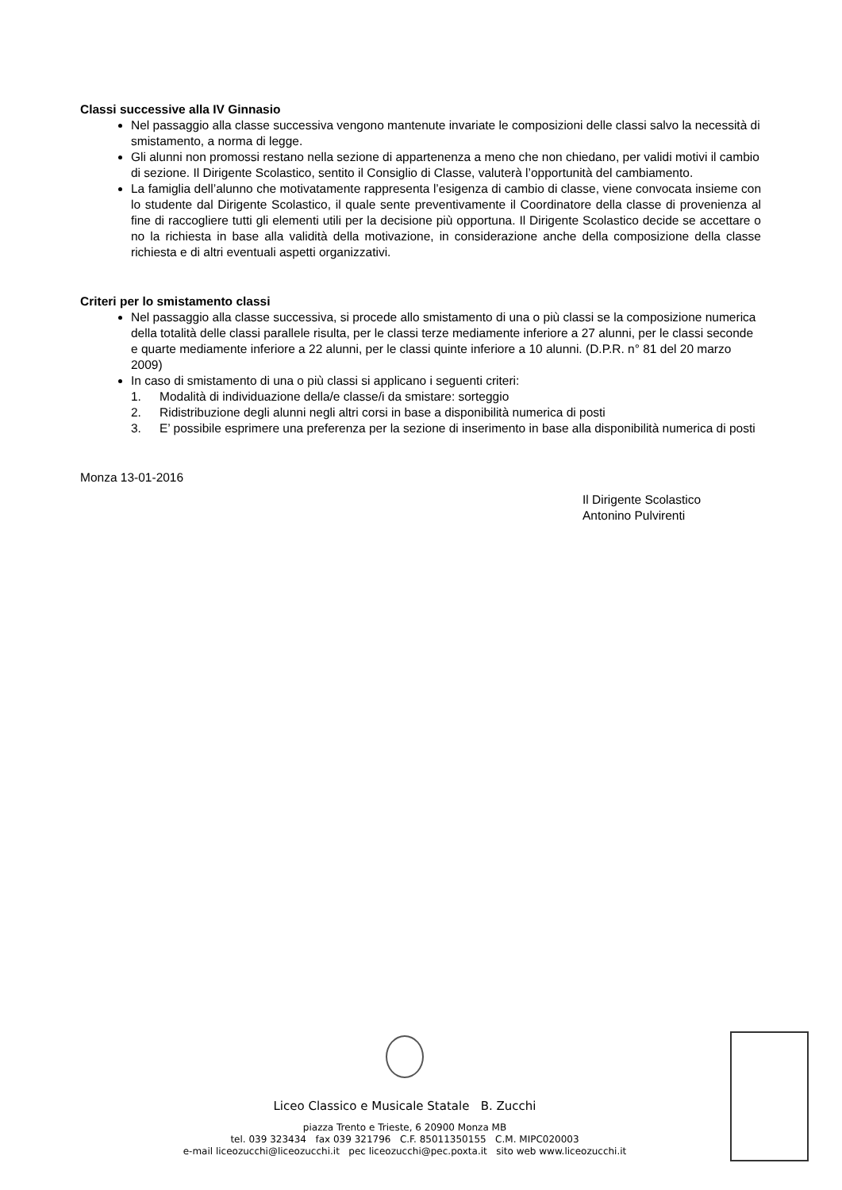Classi successive alla IV Ginnasio
Nel passaggio alla classe successiva vengono mantenute invariate le composizioni delle classi salvo la necessità di smistamento, a norma di legge.
Gli alunni non promossi restano nella sezione di appartenenza a meno che non chiedano, per validi motivi il cambio di sezione. Il Dirigente Scolastico, sentito il Consiglio di Classe, valuterà l’opportunità del cambiamento.
La famiglia dell’alunno che motivatamente rappresenta l’esigenza di cambio di classe, viene convocata insieme con lo studente dal Dirigente Scolastico, il quale sente preventivamente il Coordinatore della classe di provenienza al fine di raccogliere tutti gli elementi utili per la decisione più opportuna. Il Dirigente Scolastico decide se accettare o no la richiesta in base alla validità della motivazione, in considerazione anche della composizione della classe richiesta e di altri eventuali aspetti organizzativi.
Criteri per lo smistamento classi
Nel passaggio alla classe successiva, si procede allo smistamento di una o più classi se la composizione numerica della totalità delle classi parallele risulta, per le classi terze mediamente inferiore a 27 alunni, per le classi seconde e quarte mediamente inferiore a 22 alunni, per le classi quinte inferiore a 10 alunni. (D.P.R. n° 81 del 20 marzo 2009)
In caso di smistamento di una o più classi si applicano i seguenti criteri:
1. Modalità di individuazione della/e classe/i da smistare: sorteggio
2. Ridistribuzione degli alunni negli altri corsi in base a disponibilità numerica di posti
3. E’ possibile esprimere una preferenza per la sezione di inserimento in base alla disponibilità numerica di posti
Monza 13-01-2016
Il Dirigente Scolastico
Antonino Pulvirenti
Liceo Classico e Musicale Statale B. Zucchi
piazza Trento e Trieste, 6 20900 Monza MB
tel. 039 323434 fax 039 321796 C.F. 85011350155 C.M. MIPC020003
e-mail liceozucchi@liceozucchi.it pec liceozucchi@pec.poxta.it sito web www.liceozucchi.it